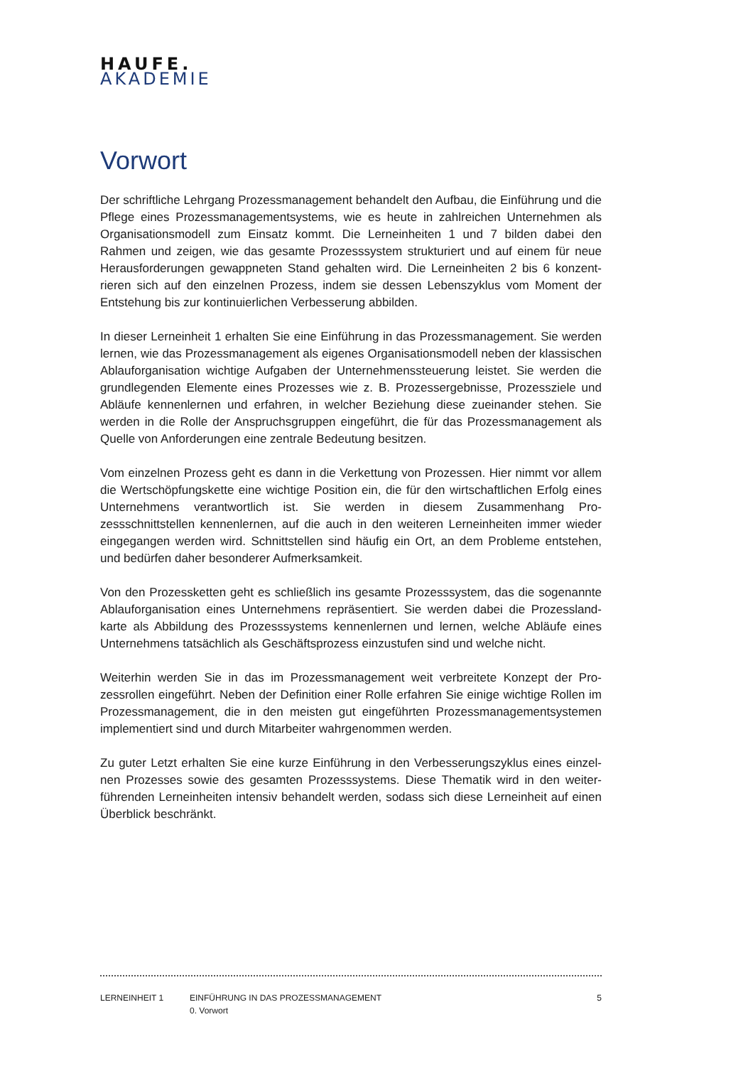HAUFE.
AKADEMIE
Vorwort
Der schriftliche Lehrgang Prozessmanagement behandelt den Aufbau, die Einführung und die Pflege eines Prozessmanagementsystems, wie es heute in zahlreichen Unternehmen als Organisationsmodell zum Einsatz kommt. Die Lerneinheiten 1 und 7 bilden dabei den Rahmen und zeigen, wie das gesamte Prozesssystem strukturiert und auf einem für neue Herausforderungen gewappneten Stand gehalten wird. Die Lerneinheiten 2 bis 6 konzent­rieren sich auf den einzelnen Prozess, indem sie dessen Lebenszyklus vom Moment der Entstehung bis zur kontinuierlichen Verbesserung abbilden.
In dieser Lerneinheit 1 erhalten Sie eine Einführung in das Prozessmanagement. Sie wer­den lernen, wie das Prozessmanagement als eigenes Organisationsmodell neben der klas­sischen Ablauforganisation wichtige Aufgaben der Unternehmenssteuerung leistet. Sie werden die grundlegenden Elemente eines Prozesses wie z. B. Prozessergebnisse, Prozess­ziele und Abläufe kennenlernen und erfahren, in welcher Beziehung diese zueinander ste­hen. Sie werden in die Rolle der Anspruchsgruppen eingeführt, die für das Prozessmanage­ment als Quelle von Anforderungen eine zentrale Bedeutung besitzen.
Vom einzelnen Prozess geht es dann in die Verkettung von Prozessen. Hier nimmt vor al­lem die Wertschöpfungskette eine wichtige Position ein, die für den wirtschaftlichen Er­folg eines Unternehmens verantwortlich ist. Sie werden in diesem Zusammenhang Pro­zessschnittstellen kennenlernen, auf die auch in den weiteren Lerneinheiten immer wie­der eingegangen werden wird. Schnittstellen sind häufig ein Ort, an dem Probleme ent­stehen, und bedürfen daher besonderer Aufmerksamkeit.
Von den Prozessketten geht es schließlich ins gesamte Prozesssystem, das die sogenannte Ablauforganisation eines Unternehmens repräsentiert. Sie werden dabei die Prozessland­karte als Abbildung des Prozesssystems kennenlernen und lernen, welche Abläufe eines Unternehmens tatsächlich als Geschäftsprozess einzustufen sind und welche nicht.
Weiterhin werden Sie in das im Prozessmanagement weit verbreitete Konzept der Pro­zessrollen eingeführt. Neben der Definition einer Rolle erfahren Sie einige wichtige Rollen im Prozessmanagement, die in den meisten gut eingeführten Prozessmanagementsyste­men implementiert sind und durch Mitarbeiter wahrgenommen werden.
Zu guter Letzt erhalten Sie eine kurze Einführung in den Verbesserungszyklus eines einzel­nen Prozesses sowie des gesamten Prozesssystems. Diese Thematik wird in den weiter­führenden Lerneinheiten intensiv behandelt werden, sodass sich diese Lerneinheit auf ei­nen Überblick beschränkt.
LERNEINHEIT 1 EINFÜHRUNG IN DAS PROZESSMANAGEMENT
0. Vorwort
5